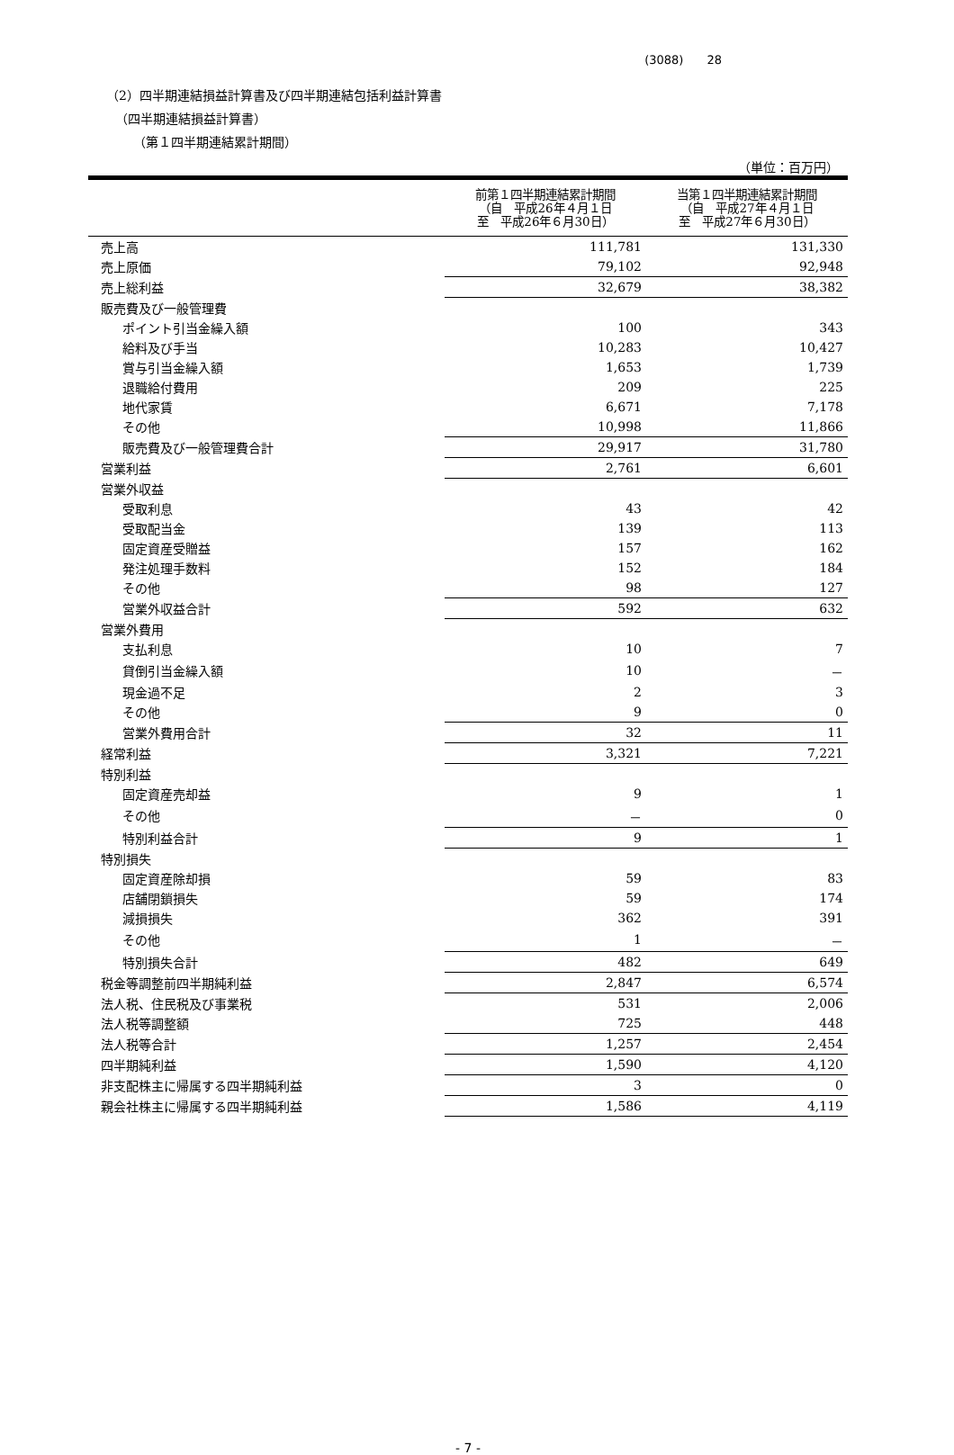(3088)　　28
（2）四半期連結損益計算書及び四半期連結包括利益計算書
（四半期連結損益計算書）
（第１四半期連結累計期間）
（単位：百万円）
| | 前第１四半期連結累計期間 （自 平成26年４月１日 至 平成26年６月30日） | 当第１四半期連結累計期間 （自 平成27年４月１日 至 平成27年６月30日） |
| --- | --- | --- |
| 売上高 | 111,781 | 131,330 |
| 売上原価 | 79,102 | 92,948 |
| 売上総利益 | 32,679 | 38,382 |
| 販売費及び一般管理費 | | |
| ポイント引当金繰入額 | 100 | 343 |
| 給料及び手当 | 10,283 | 10,427 |
| 賞与引当金繰入額 | 1,653 | 1,739 |
| 退職給付費用 | 209 | 225 |
| 地代家賃 | 6,671 | 7,178 |
| その他 | 10,998 | 11,866 |
| 販売費及び一般管理費合計 | 29,917 | 31,780 |
| 営業利益 | 2,761 | 6,601 |
| 営業外収益 | | |
| 受取利息 | 43 | 42 |
| 受取配当金 | 139 | 113 |
| 固定資産受贈益 | 157 | 162 |
| 発注処理手数料 | 152 | 184 |
| その他 | 98 | 127 |
| 営業外収益合計 | 592 | 632 |
| 営業外費用 | | |
| 支払利息 | 10 | 7 |
| 貸倒引当金繰入額 | 10 | － |
| 現金過不足 | 2 | 3 |
| その他 | 9 | 0 |
| 営業外費用合計 | 32 | 11 |
| 経常利益 | 3,321 | 7,221 |
| 特別利益 | | |
| 固定資産売却益 | 9 | 1 |
| その他 | － | 0 |
| 特別利益合計 | 9 | 1 |
| 特別損失 | | |
| 固定資産除却損 | 59 | 83 |
| 店舗閉鎖損失 | 59 | 174 |
| 減損損失 | 362 | 391 |
| その他 | 1 | － |
| 特別損失合計 | 482 | 649 |
| 税金等調整前四半期純利益 | 2,847 | 6,574 |
| 法人税、住民税及び事業税 | 531 | 2,006 |
| 法人税等調整額 | 725 | 448 |
| 法人税等合計 | 1,257 | 2,454 |
| 四半期純利益 | 1,590 | 4,120 |
| 非支配株主に帰属する四半期純利益 | 3 | 0 |
| 親会社株主に帰属する四半期純利益 | 1,586 | 4,119 |
- 7 -